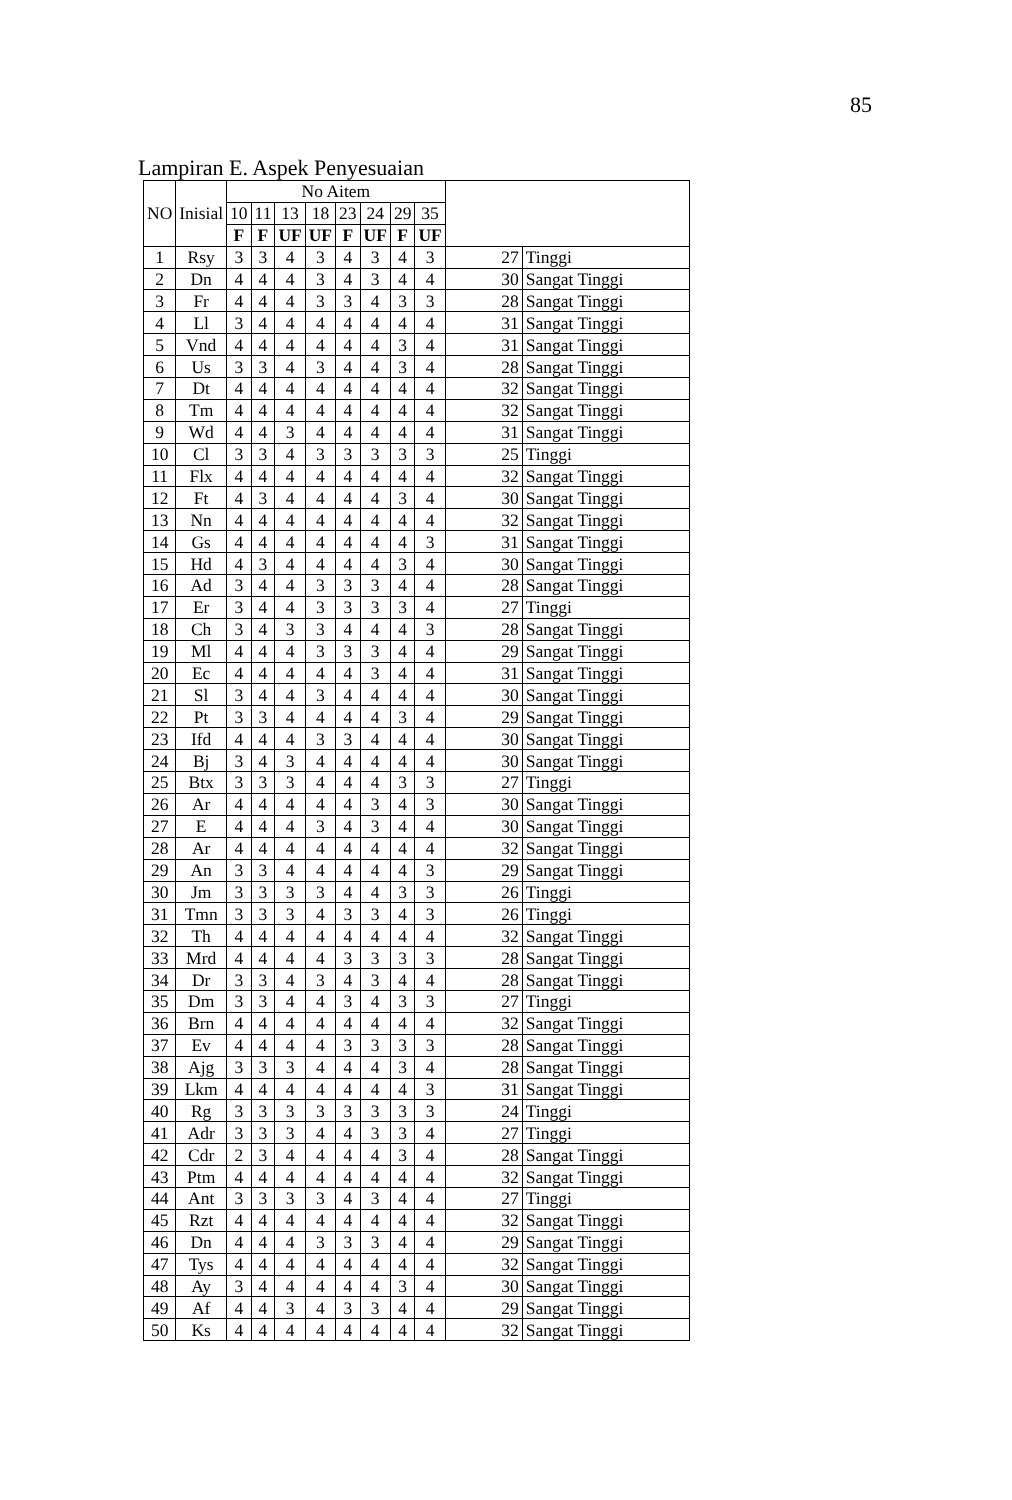85
Lampiran E. Aspek Penyesuaian
| NO | Inisial | No Aitem | | | | | | | | | |
| --- | --- | --- | --- | --- | --- | --- | --- | --- | --- | --- | --- |
| | | 10 | 11 | 13 | 18 | 23 | 24 | 29 | 35 | | |
| | | F | F | UF | UF | F | UF | F | UF | | |
| 1 | Rsy | 3 | 3 | 4 | 3 | 4 | 3 | 4 | 3 | 27 | Tinggi |
| 2 | Dn | 4 | 4 | 4 | 3 | 4 | 3 | 4 | 4 | 30 | Sangat Tinggi |
| 3 | Fr | 4 | 4 | 4 | 3 | 3 | 4 | 3 | 3 | 28 | Sangat Tinggi |
| 4 | Ll | 3 | 4 | 4 | 4 | 4 | 4 | 4 | 4 | 31 | Sangat Tinggi |
| 5 | Vnd | 4 | 4 | 4 | 4 | 4 | 4 | 3 | 4 | 31 | Sangat Tinggi |
| 6 | Us | 3 | 3 | 4 | 3 | 4 | 4 | 3 | 4 | 28 | Sangat Tinggi |
| 7 | Dt | 4 | 4 | 4 | 4 | 4 | 4 | 4 | 4 | 32 | Sangat Tinggi |
| 8 | Tm | 4 | 4 | 4 | 4 | 4 | 4 | 4 | 4 | 32 | Sangat Tinggi |
| 9 | Wd | 4 | 4 | 3 | 4 | 4 | 4 | 4 | 4 | 31 | Sangat Tinggi |
| 10 | Cl | 3 | 3 | 4 | 3 | 3 | 3 | 3 | 3 | 25 | Tinggi |
| 11 | Flx | 4 | 4 | 4 | 4 | 4 | 4 | 4 | 4 | 32 | Sangat Tinggi |
| 12 | Ft | 4 | 3 | 4 | 4 | 4 | 4 | 3 | 4 | 30 | Sangat Tinggi |
| 13 | Nn | 4 | 4 | 4 | 4 | 4 | 4 | 4 | 4 | 32 | Sangat Tinggi |
| 14 | Gs | 4 | 4 | 4 | 4 | 4 | 4 | 4 | 3 | 31 | Sangat Tinggi |
| 15 | Hd | 4 | 3 | 4 | 4 | 4 | 4 | 3 | 4 | 30 | Sangat Tinggi |
| 16 | Ad | 3 | 4 | 4 | 3 | 3 | 3 | 4 | 4 | 28 | Sangat Tinggi |
| 17 | Er | 3 | 4 | 4 | 3 | 3 | 3 | 3 | 4 | 27 | Tinggi |
| 18 | Ch | 3 | 4 | 3 | 3 | 4 | 4 | 4 | 3 | 28 | Sangat Tinggi |
| 19 | Ml | 4 | 4 | 4 | 3 | 3 | 3 | 4 | 4 | 29 | Sangat Tinggi |
| 20 | Ec | 4 | 4 | 4 | 4 | 4 | 3 | 4 | 4 | 31 | Sangat Tinggi |
| 21 | Sl | 3 | 4 | 4 | 3 | 4 | 4 | 4 | 4 | 30 | Sangat Tinggi |
| 22 | Pt | 3 | 3 | 4 | 4 | 4 | 4 | 3 | 4 | 29 | Sangat Tinggi |
| 23 | Ifd | 4 | 4 | 4 | 3 | 3 | 4 | 4 | 4 | 30 | Sangat Tinggi |
| 24 | Bj | 3 | 4 | 3 | 4 | 4 | 4 | 4 | 4 | 30 | Sangat Tinggi |
| 25 | Btx | 3 | 3 | 3 | 4 | 4 | 4 | 3 | 3 | 27 | Tinggi |
| 26 | Ar | 4 | 4 | 4 | 4 | 4 | 3 | 4 | 3 | 30 | Sangat Tinggi |
| 27 | E | 4 | 4 | 4 | 3 | 4 | 3 | 4 | 4 | 30 | Sangat Tinggi |
| 28 | Ar | 4 | 4 | 4 | 4 | 4 | 4 | 4 | 4 | 32 | Sangat Tinggi |
| 29 | An | 3 | 3 | 4 | 4 | 4 | 4 | 4 | 3 | 29 | Sangat Tinggi |
| 30 | Jm | 3 | 3 | 3 | 3 | 4 | 4 | 3 | 3 | 26 | Tinggi |
| 31 | Tmn | 3 | 3 | 3 | 4 | 3 | 3 | 4 | 3 | 26 | Tinggi |
| 32 | Th | 4 | 4 | 4 | 4 | 4 | 4 | 4 | 4 | 32 | Sangat Tinggi |
| 33 | Mrd | 4 | 4 | 4 | 4 | 3 | 3 | 3 | 3 | 28 | Sangat Tinggi |
| 34 | Dr | 3 | 3 | 4 | 3 | 4 | 3 | 4 | 4 | 28 | Sangat Tinggi |
| 35 | Dm | 3 | 3 | 4 | 4 | 3 | 4 | 3 | 3 | 27 | Tinggi |
| 36 | Brn | 4 | 4 | 4 | 4 | 4 | 4 | 4 | 4 | 32 | Sangat Tinggi |
| 37 | Ev | 4 | 4 | 4 | 4 | 3 | 3 | 3 | 3 | 28 | Sangat Tinggi |
| 38 | Ajg | 3 | 3 | 3 | 4 | 4 | 4 | 3 | 4 | 28 | Sangat Tinggi |
| 39 | Lkm | 4 | 4 | 4 | 4 | 4 | 4 | 4 | 3 | 31 | Sangat Tinggi |
| 40 | Rg | 3 | 3 | 3 | 3 | 3 | 3 | 3 | 3 | 24 | Tinggi |
| 41 | Adr | 3 | 3 | 3 | 4 | 4 | 3 | 3 | 4 | 27 | Tinggi |
| 42 | Cdr | 2 | 3 | 4 | 4 | 4 | 4 | 3 | 4 | 28 | Sangat Tinggi |
| 43 | Ptm | 4 | 4 | 4 | 4 | 4 | 4 | 4 | 4 | 32 | Sangat Tinggi |
| 44 | Ant | 3 | 3 | 3 | 3 | 4 | 3 | 4 | 4 | 27 | Tinggi |
| 45 | Rzt | 4 | 4 | 4 | 4 | 4 | 4 | 4 | 4 | 32 | Sangat Tinggi |
| 46 | Dn | 4 | 4 | 4 | 3 | 3 | 3 | 4 | 4 | 29 | Sangat Tinggi |
| 47 | Tys | 4 | 4 | 4 | 4 | 4 | 4 | 4 | 4 | 32 | Sangat Tinggi |
| 48 | Ay | 3 | 4 | 4 | 4 | 4 | 4 | 3 | 4 | 30 | Sangat Tinggi |
| 49 | Af | 4 | 4 | 3 | 4 | 3 | 3 | 4 | 4 | 29 | Sangat Tinggi |
| 50 | Ks | 4 | 4 | 4 | 4 | 4 | 4 | 4 | 4 | 32 | Sangat Tinggi |